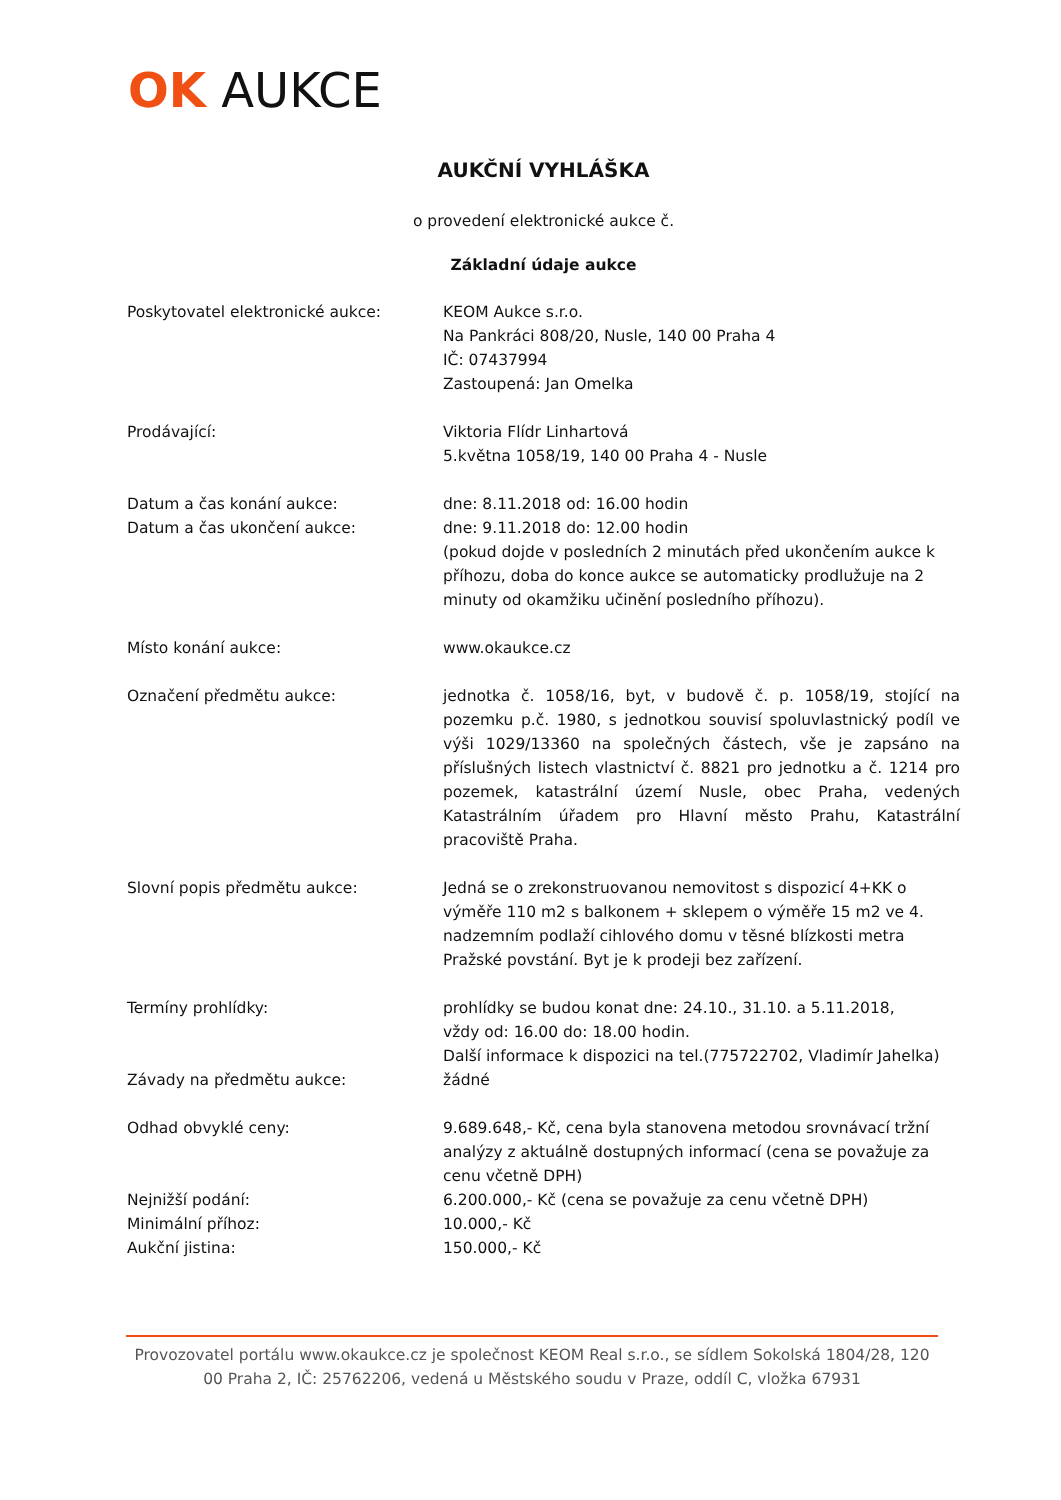OK AUKCE
AUKČNÍ VYHLÁŠKA
o provedení elektronické aukce č.
Základní údaje aukce
Poskytovatel elektronické aukce: KEOM Aukce s.r.o.
Na Pankráci 808/20, Nusle, 140 00 Praha 4
IČ: 07437994
Zastoupená: Jan Omelka
Prodávající: Viktoria Flídr Linhartová
5.května 1058/19, 140 00 Praha 4 - Nusle
Datum a čas konání aukce: dne: 8.11.2018 od: 16.00 hodin
Datum a čas ukončení aukce: dne: 9.11.2018 do: 12.00 hodin
(pokud dojde v posledních 2 minutách před ukončením aukce k příhozu, doba do konce aukce se automaticky prodlužuje na 2 minuty od okamžiku učinění posledního příhozu).
Místo konání aukce: www.okaukce.cz
Označení předmětu aukce: jednotka č. 1058/16, byt, v budově č. p. 1058/19, stojící na pozemku p.č. 1980, s jednotkou souvisí spoluvlastnický podíl ve výši 1029/13360 na společných částech, vše je zapsáno na příslušných listech vlastnictví č. 8821 pro jednotku a č. 1214 pro pozemek, katastrální území Nusle, obec Praha, vedených Katastrálním úřadem pro Hlavní město Prahu, Katastrální pracoviště Praha.
Slovní popis předmětu aukce: Jedná se o zrekonstruovanou nemovitost s dispozicí 4+KK o výměře 110 m2 s balkonem + sklepem o výměře 15 m2 ve 4. nadzemním podlaží cihlového domu v těsné blízkosti metra Pražské povstání. Byt je k prodeji bez zařízení.
Termíny prohlídky: prohlídky se budou konat dne: 24.10., 31.10. a 5.11.2018,
vždy od: 16.00 do: 18.00 hodin.
Další informace k dispozici na tel.(775722702, Vladimír Jahelka)
Závady na předmětu aukce: žádné
Odhad obvyklé ceny: 9.689.648,- Kč, cena byla stanovena metodou srovnávací tržní analýzy z aktuálně dostupných informací (cena se považuje za cenu včetně DPH)
Nejnižší podání: 6.200.000,- Kč (cena se považuje za cenu včetně DPH)
Minimální příhoz: 10.000,- Kč
Aukční jistina: 150.000,- Kč
Provozovatel portálu www.okaukce.cz je společnost KEOM Real s.r.o., se sídlem Sokolská 1804/28, 120 00 Praha 2, IČ: 25762206, vedená u Městského soudu v Praze, oddíl C, vložka 67931